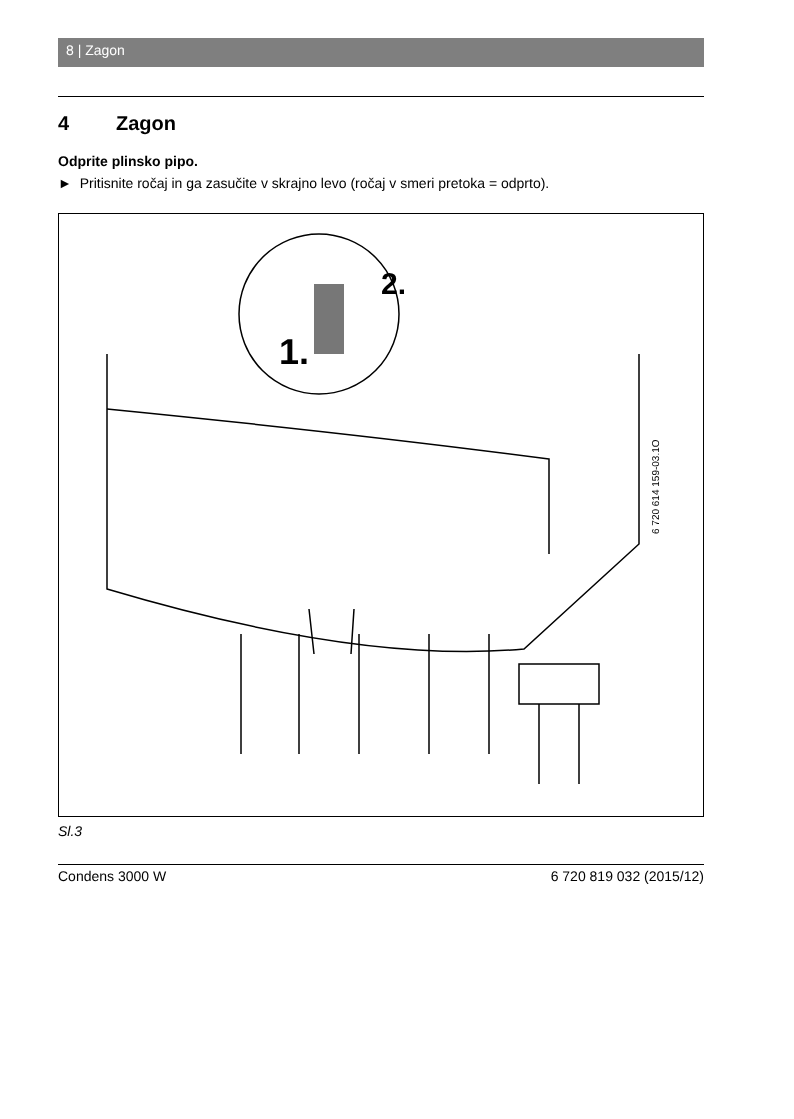8 | Zagon
4 Zagon
Odprite plinsko pipo.
► Pritisnite ročaj in ga zasučite v skrajno levo (ročaj v smeri pretoka = odprto).
1.
2.
6 720 614 159-03.1O
Sl.3
Condens 3000 W 6 720 819 032 (2015/12)